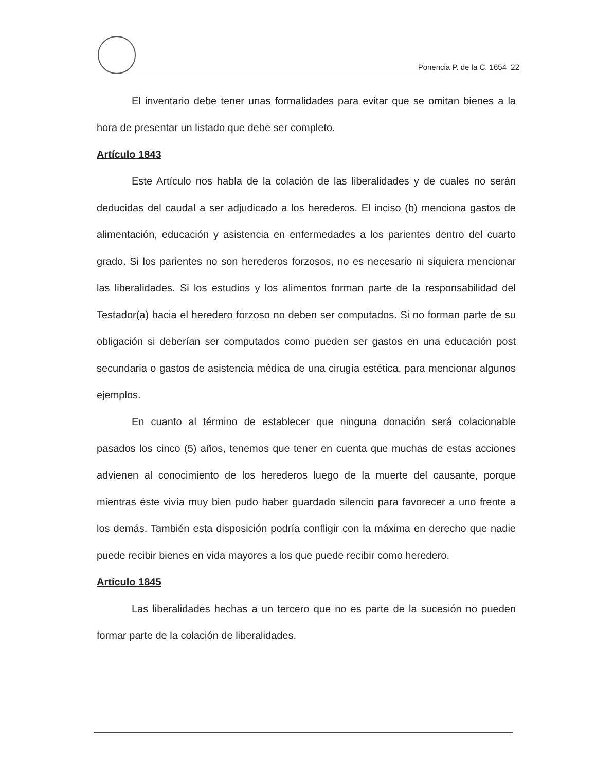Ponencia P. de la C. 1654 22
El inventario debe tener unas formalidades para evitar que se omitan bienes a la hora de presentar un listado que debe ser completo.
Artículo 1843
Este Artículo nos habla de la colación de las liberalidades y de cuales no serán deducidas del caudal a ser adjudicado a los herederos. El inciso (b) menciona gastos de alimentación, educación y asistencia en enfermedades a los parientes dentro del cuarto grado. Si los parientes no son herederos forzosos, no es necesario ni siquiera mencionar las liberalidades. Si los estudios y los alimentos forman parte de la responsabilidad del Testador(a) hacia el heredero forzoso no deben ser computados. Si no forman parte de su obligación si deberían ser computados como pueden ser gastos en una educación post secundaria o gastos de asistencia médica de una cirugía estética, para mencionar algunos ejemplos.
En cuanto al término de establecer que ninguna donación será colacionable pasados los cinco (5) años, tenemos que tener en cuenta que muchas de estas acciones advienen al conocimiento de los herederos luego de la muerte del causante, porque mientras éste vivía muy bien pudo haber guardado silencio para favorecer a uno frente a los demás. También esta disposición podría confligir con la máxima en derecho que nadie puede recibir bienes en vida mayores a los que puede recibir como heredero.
Artículo 1845
Las liberalidades hechas a un tercero que no es parte de la sucesión no pueden formar parte de la colación de liberalidades.